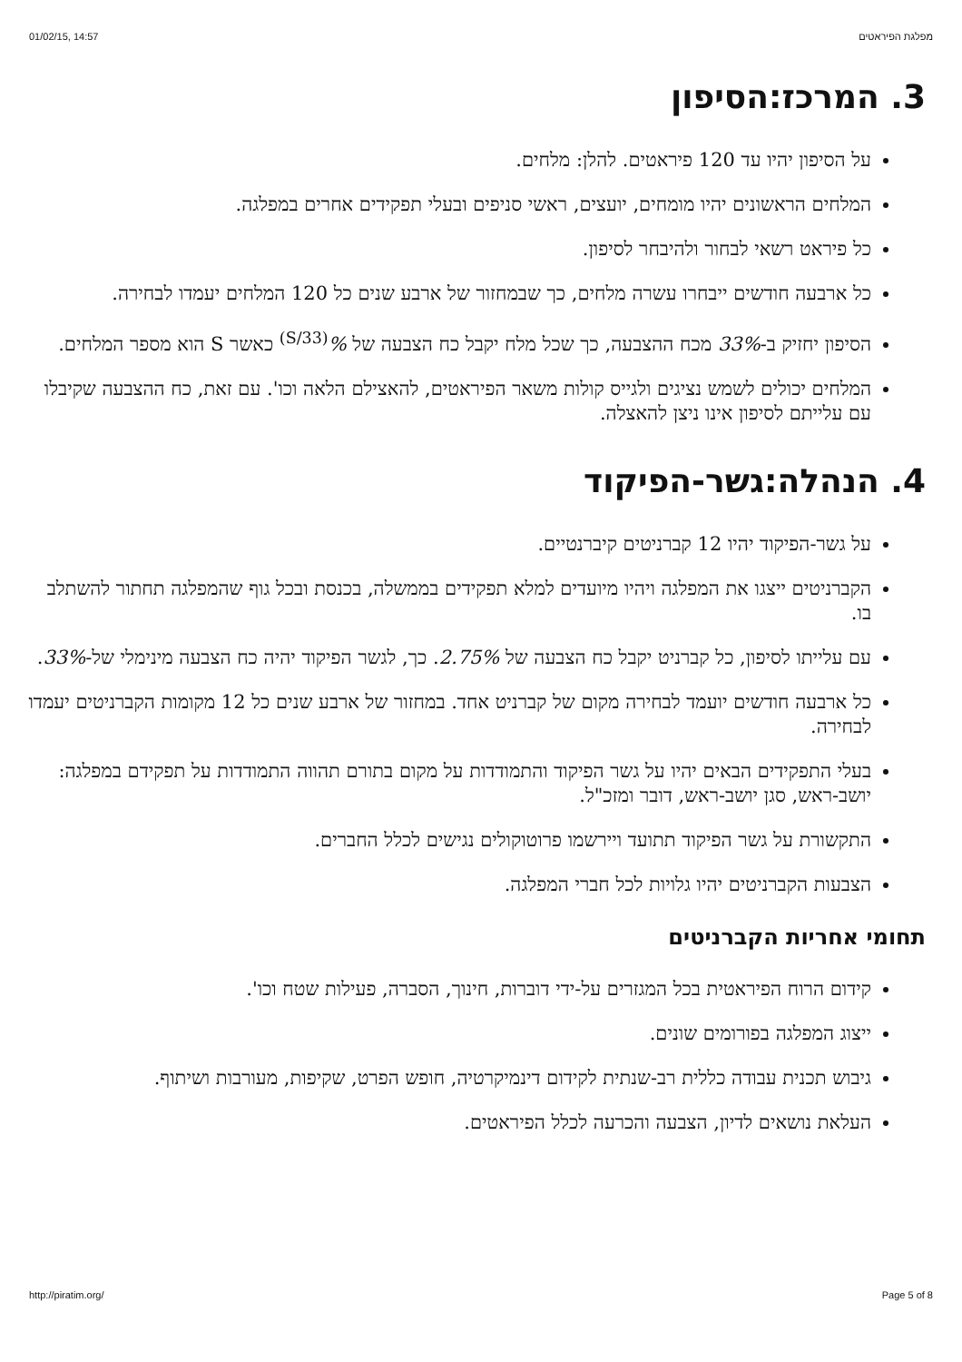01/02/15, 14:57 מפלגת הפיראטים
3. המרכז:הסיפון
על הסיפון יהיו עד 120 פיראטים. להלן: מלחים.
המלחים הראשונים יהיו מומחים, יועצים, ראשי סניפים ובעלי תפקידים אחרים במפלגה.
כל פיראט רשאי לבחור ולהיבחר לסיפון.
כל ארבעה חודשים ייבחרו עשרה מלחים, כך שבמחזור של ארבע שנים כל 120 המלחים יעמדו לבחירה.
הסיפון יחזיק ב-33% מכח ההצבעה, כך שכל מלח יקבל כח הצבעה של %<sup>(33/S)</sup> כאשר S הוא מספר המלחים.
המלחים יכולים לשמש נציגים ולגייס קולות משאר הפיראטים, להאצילם הלאה וכו'. עם זאת, כח ההצבעה שקיבלו עם עלייתם לסיפון אינו ניצן להאצלה.
4. הנהלה:גשר-הפיקוד
על גשר-הפיקוד יהיו 12 קברניטים קיברנטיים.
הקברניטים ייצגו את המפלגה ויהיו מיועדים למלא תפקידים בממשלה, בכנסת ובכל גוף שהמפלגה תחתור להשתלב בו.
עם עלייתו לסיפון, כל קברניט יקבל כח הצבעה של 2.75%. כך, לגשר הפיקוד יהיה כח הצבעה מינימלי של-33%.
כל ארבעה חודשים יועמד לבחירה מקום של קברניט אחד. במחזור של ארבע שנים כל 12 מקומות הקברניטים יעמדו לבחירה.
בעלי התפקידים הבאים יהיו על גשר הפיקוד והתמודדות על מקום בתורם תהווה התמודדות על תפקידם במפלגה: יושב-ראש, סגן יושב-ראש, דובר ומזכ"ל.
התקשורת על גשר הפיקוד תתועד ויירשמו פרוטוקולים נגישים לכלל החברים.
הצבעות הקברניטים יהיו גלויות לכל חברי המפלגה.
תחומי אחריות הקברניטים
קידום הרוח הפיראטית בכל המגזרים על-ידי דוברות, חינוך, הסברה, פעילות שטח וכו'.
ייצוג המפלגה בפורומים שונים.
גיבוש תכנית עבודה כללית רב-שנתית לקידום דינמיקרטיה, חופש הפרט, שקיפות, מעורבות ושיתוף.
העלאת נושאים לדיון, הצבעה והכרעה לכלל הפיראטים.
http://piratim.org/ Page 5 of 8